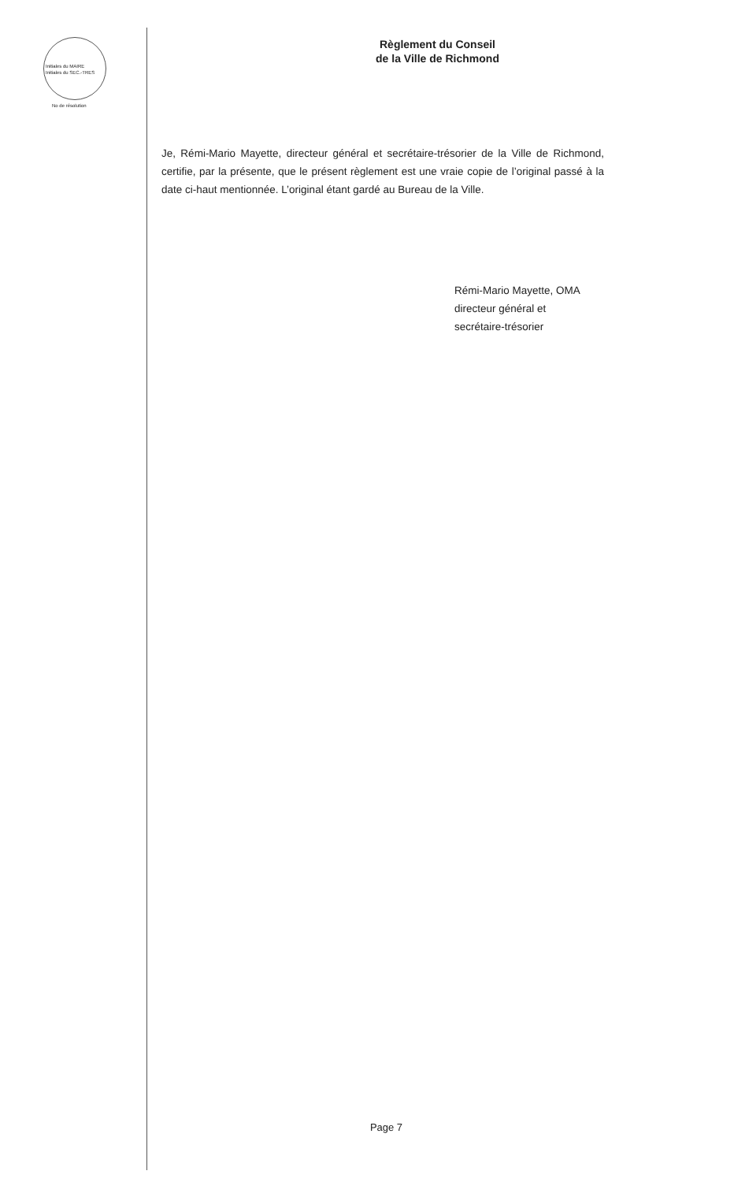Initiales du MAIRE
Initiales du SEC.-TRES
No de résolution
Règlement du Conseil
de la Ville de Richmond
Je, Rémi-Mario Mayette, directeur général et secrétaire-trésorier de la Ville de Richmond, certifie, par la présente, que le présent règlement est une vraie copie de l’original passé à la date ci-haut mentionnée. L’original étant gardé au Bureau de la Ville.
Rémi-Mario Mayette, OMA
directeur général et
secrétaire-trésorier
Page 7